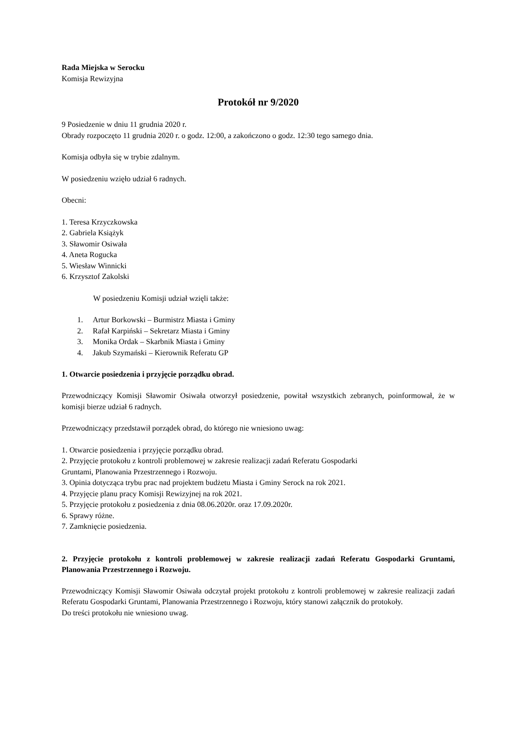Rada Miejska w Serocku
Komisja Rewizyjna
Protokół nr 9/2020
9 Posiedzenie w dniu 11 grudnia 2020 r.
Obrady rozpoczęto 11 grudnia 2020 r. o godz. 12:00, a zakończono o godz. 12:30 tego samego dnia.
Komisja odbyła się w trybie zdalnym.
W posiedzeniu wzięło udział 6 radnych.
Obecni:
1. Teresa Krzyczkowska
2. Gabriela Książyk
3. Sławomir Osiwała
4. Aneta Rogucka
5. Wiesław Winnicki
6. Krzysztof Zakolski
W posiedzeniu Komisji udział wzięli także:
1. Artur Borkowski – Burmistrz Miasta i Gminy
2. Rafał Karpiński – Sekretarz Miasta i Gminy
3. Monika Ordak – Skarbnik Miasta i Gminy
4. Jakub Szymański – Kierownik Referatu GP
1. Otwarcie posiedzenia i przyjęcie porządku obrad.
Przewodniczący Komisji Sławomir Osiwała otworzył posiedzenie, powitał wszystkich zebranych, poinformował, że w komisji bierze udział 6 radnych.
Przewodniczący przedstawił porządek obrad, do którego nie wniesiono uwag:
1. Otwarcie posiedzenia i przyjęcie porządku obrad.
2. Przyjęcie protokołu z kontroli problemowej w zakresie realizacji zadań Referatu Gospodarki
Gruntami, Planowania Przestrzennego i Rozwoju.
3. Opinia dotycząca trybu prac nad projektem budżetu Miasta i Gminy Serock na rok 2021.
4. Przyjęcie planu pracy Komisji Rewizyjnej na rok 2021.
5. Przyjęcie protokołu z posiedzenia z dnia 08.06.2020r. oraz 17.09.2020r.
6. Sprawy różne.
7. Zamknięcie posiedzenia.
2. Przyjęcie protokołu z kontroli problemowej w zakresie realizacji zadań Referatu Gospodarki Gruntami, Planowania Przestrzennego i Rozwoju.
Przewodniczący Komisji Sławomir Osiwała odczytał projekt protokołu z kontroli problemowej w zakresie realizacji zadań Referatu Gospodarki Gruntami, Planowania Przestrzennego i Rozwoju, który stanowi załącznik do protokoły.
Do treści protokołu nie wniesiono uwag.